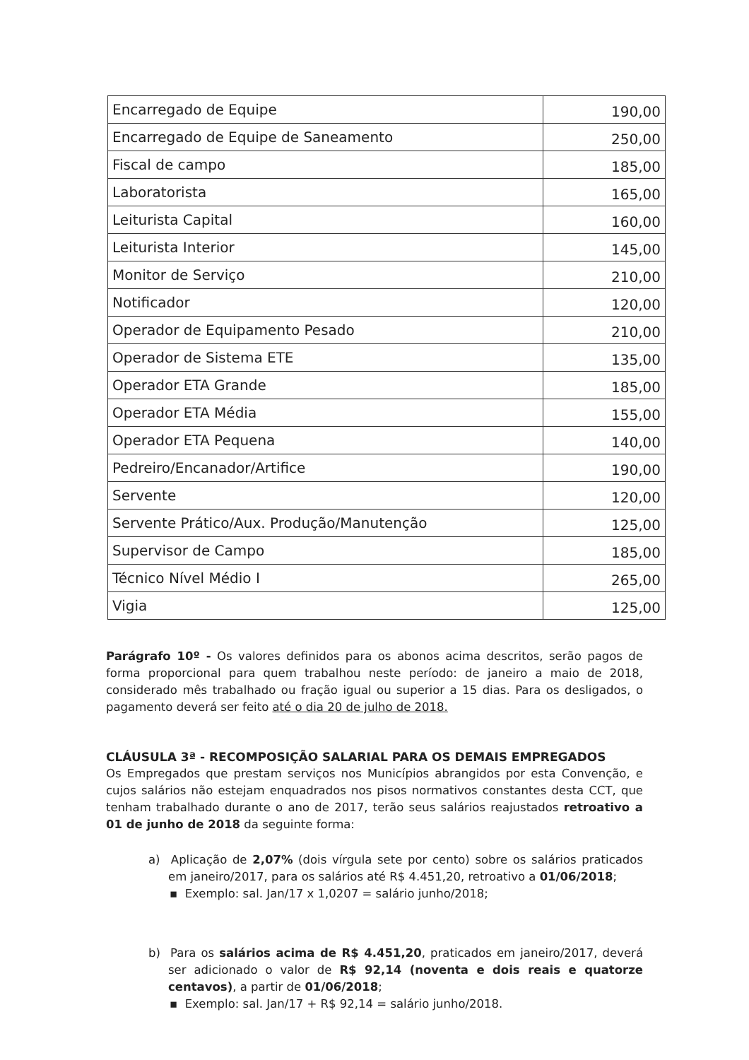| Encarregado de Equipe | 190,00 |
| Encarregado de Equipe de Saneamento | 250,00 |
| Fiscal de campo | 185,00 |
| Laboratorista | 165,00 |
| Leiturista Capital | 160,00 |
| Leiturista Interior | 145,00 |
| Monitor de Serviço | 210,00 |
| Notificador | 120,00 |
| Operador de Equipamento Pesado | 210,00 |
| Operador de Sistema ETE | 135,00 |
| Operador ETA Grande | 185,00 |
| Operador ETA Média | 155,00 |
| Operador ETA Pequena | 140,00 |
| Pedreiro/Encanador/Artifice | 190,00 |
| Servente | 120,00 |
| Servente Prático/Aux. Produção/Manutenção | 125,00 |
| Supervisor de Campo | 185,00 |
| Técnico Nível Médio I | 265,00 |
| Vigia | 125,00 |
Parágrafo 10º - Os valores definidos para os abonos acima descritos, serão pagos de forma proporcional para quem trabalhou neste período: de janeiro a maio de 2018, considerado mês trabalhado ou fração igual ou superior a 15 dias. Para os desligados, o pagamento deverá ser feito até o dia 20 de julho de 2018.
CLÁUSULA 3ª - RECOMPOSIÇÃO SALARIAL PARA OS DEMAIS EMPREGADOS
Os Empregados que prestam serviços nos Municípios abrangidos por esta Convenção, e cujos salários não estejam enquadrados nos pisos normativos constantes desta CCT, que tenham trabalhado durante o ano de 2017, terão seus salários reajustados retroativo a 01 de junho de 2018 da seguinte forma:
a) Aplicação de 2,07% (dois vírgula sete por cento) sobre os salários praticados em janeiro/2017, para os salários até R$ 4.451,20, retroativo a 01/06/2018;
▪ Exemplo: sal. Jan/17 x 1,0207 = salário junho/2018;
b) Para os salários acima de R$ 4.451,20, praticados em janeiro/2017, deverá ser adicionado o valor de R$ 92,14 (noventa e dois reais e quatorze centavos), a partir de 01/06/2018;
▪ Exemplo: sal. Jan/17 + R$ 92,14 = salário junho/2018.